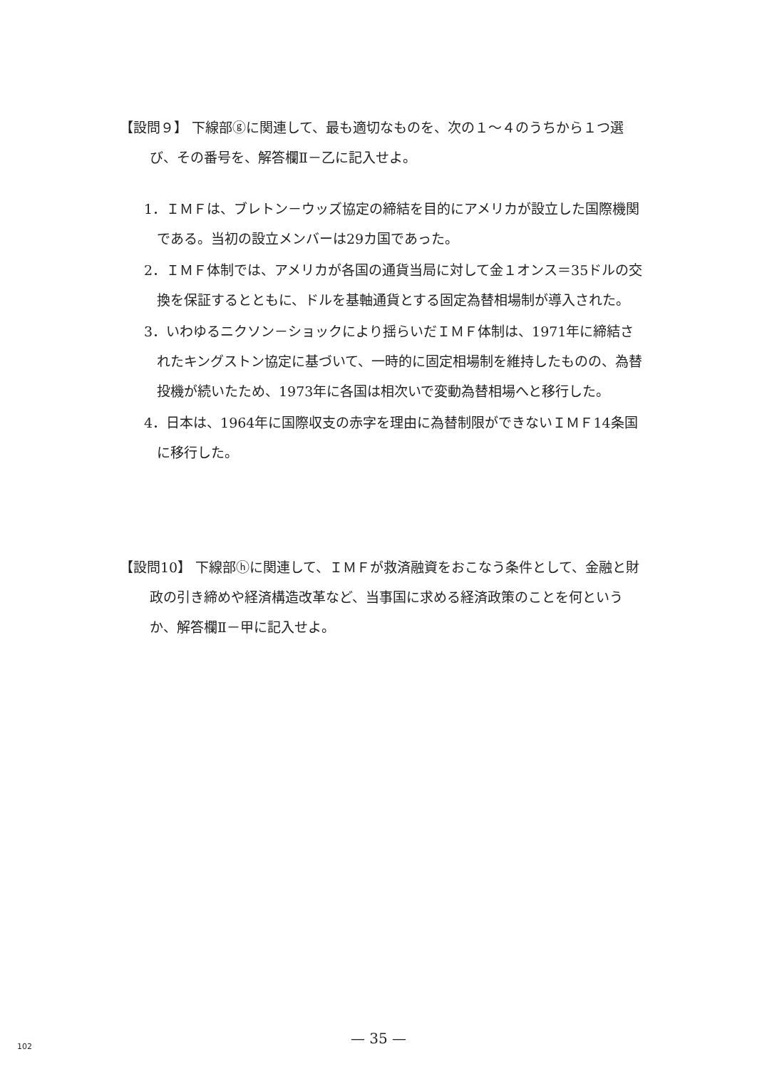【設問９】 下線部ⓖに関連して、最も適切なものを、次の１～４のうちから１つ選び、その番号を、解答欄Ⅱ－乙に記入せよ。
1．ＩＭＦは、ブレトン－ウッズ協定の締結を目的にアメリカが設立した国際機関である。当初の設立メンバーは29カ国であった。
2．ＩＭＦ体制では、アメリカが各国の通貨当局に対して金１オンス＝35ドルの交換を保証するとともに、ドルを基軸通貨とする固定為替相場制が導入された。
3．いわゆるニクソン－ショックにより揺らいだＩＭＦ体制は、1971年に締結されたキングストン協定に基づいて、一時的に固定相場制を維持したものの、為替投機が続いたため、1973年に各国は相次いで変動為替相場へと移行した。
4．日本は、1964年に国際収支の赤字を理由に為替制限ができないＩＭＦ14条国に移行した。
【設問10】 下線部ⓗに関連して、ＩＭＦが救済融資をおこなう条件として、金融と財政の引き締めや経済構造改革など、当事国に求める経済政策のことを何というか、解答欄Ⅱ－甲に記入せよ。
— 35 — 102